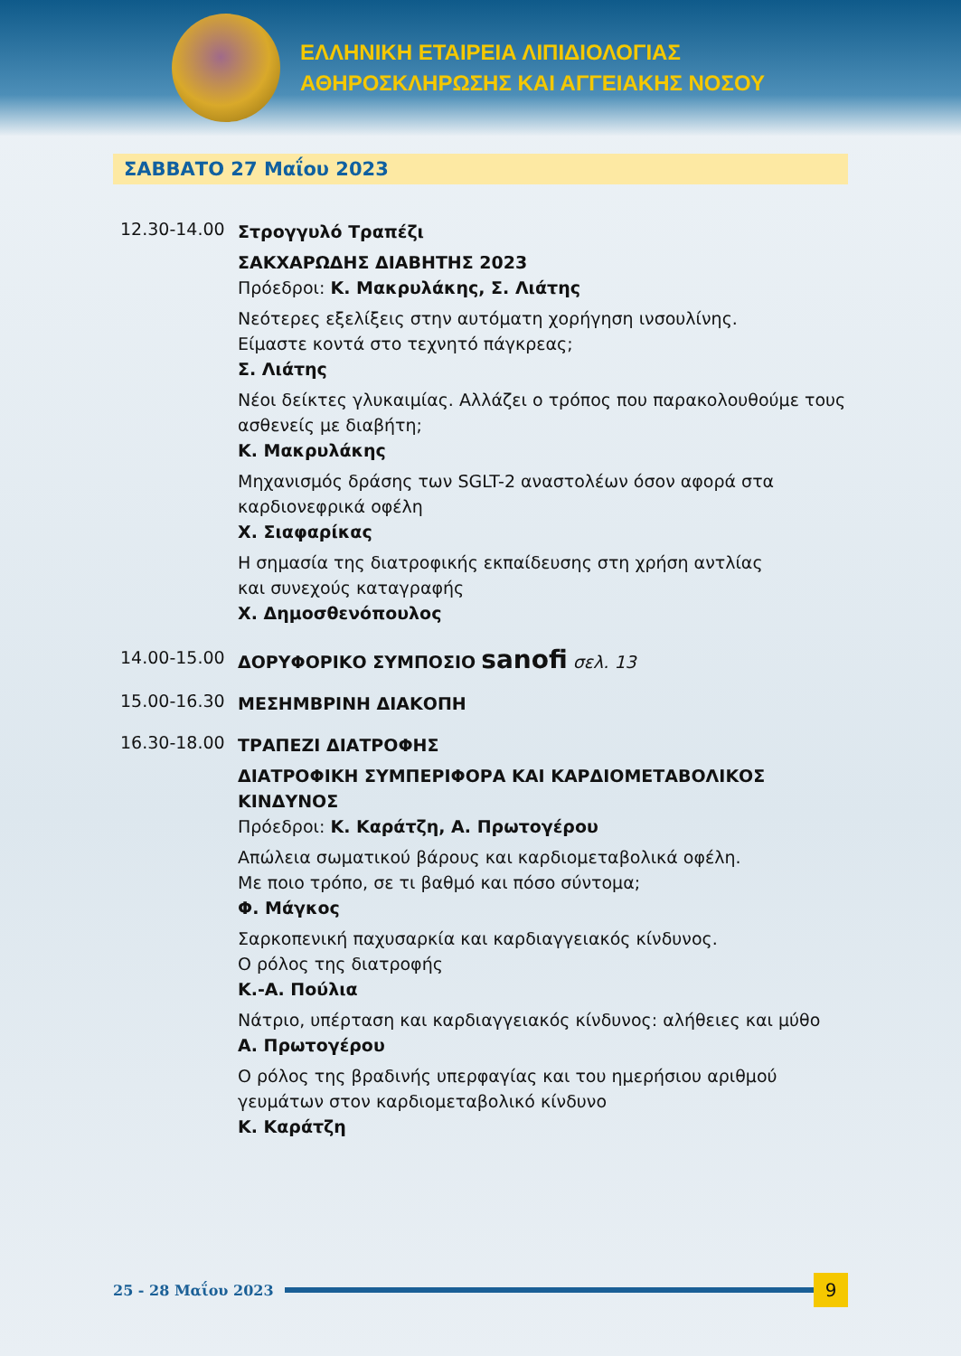ΕΛΛΗΝΙΚΗ ΕΤΑΙΡΕΙΑ ΛΙΠΙΔΙΟΛΟΓΙΑΣ
ΑΘΗΡΟΣΚΛΗΡΩΣΗΣ ΚΑΙ ΑΓΓΕΙΑΚΗΣ ΝΟΣΟΥ
ΣΑΒΒΑΤΟ 27 Μαΐου 2023
12.30-14.00
Στρογγυλό Τραπέζι
ΣΑΚΧΑΡΩΔΗΣ ΔΙΑΒΗΤΗΣ 2023
Πρόεδροι: Κ. Μακρυλάκης, Σ. Λιάτης
Νεότερες εξελίξεις στην αυτόματη χορήγηση ινσουλίνης.
Είμαστε κοντά στο τεχνητό πάγκρεας;
Σ. Λιάτης
Νέοι δείκτες γλυκαιμίας. Αλλάζει ο τρόπος που παρακολουθούμε τους ασθενείς με διαβήτη;
Κ. Μακρυλάκης
Μηχανισμός δράσης των SGLT-2 αναστολέων όσον αφορά στα καρδιονεφρικά οφέλη
Χ. Σιαφαρίκας
Η σημασία της διατροφικής εκπαίδευσης στη χρήση αντλίας
και συνεχούς καταγραφής
Χ. Δημοσθενόπουλος
14.00-15.00
ΔΟΡΥΦΟΡΙΚΟ ΣΥΜΠΟΣΙΟ sanofi σελ. 13
15.00-16.30
ΜΕΣΗΜΒΡΙΝΗ ΔΙΑΚΟΠΗ
16.30-18.00
ΤΡΑΠΕΖΙ ΔΙΑΤΡΟΦΗΣ
ΔΙΑΤΡΟΦΙΚΗ ΣΥΜΠΕΡΙΦΟΡΑ ΚΑΙ ΚΑΡΔΙΟΜΕΤΑΒΟΛΙΚΟΣ ΚΙΝΔΥΝΟΣ
Πρόεδροι: Κ. Καράτζη, Α. Πρωτογέρου
Απώλεια σωματικού βάρους και καρδιομεταβολικά οφέλη.
Με ποιο τρόπο, σε τι βαθμό και πόσο σύντομα;
Φ. Μάγκος
Σαρκοπενική παχυσαρκία και καρδιαγγειακός κίνδυνος.
Ο ρόλος της διατροφής
Κ.-Α. Πούλια
Νάτριο, υπέρταση και καρδιαγγειακός κίνδυνος: αλήθειες και μύθο
Α. Πρωτογέρου
Ο ρόλος της βραδινής υπερφαγίας και του ημερήσιου αριθμού γευμάτων στον καρδιομεταβολικό κίνδυνο
Κ. Καράτζη
25 - 28 Μαΐου 2023
9